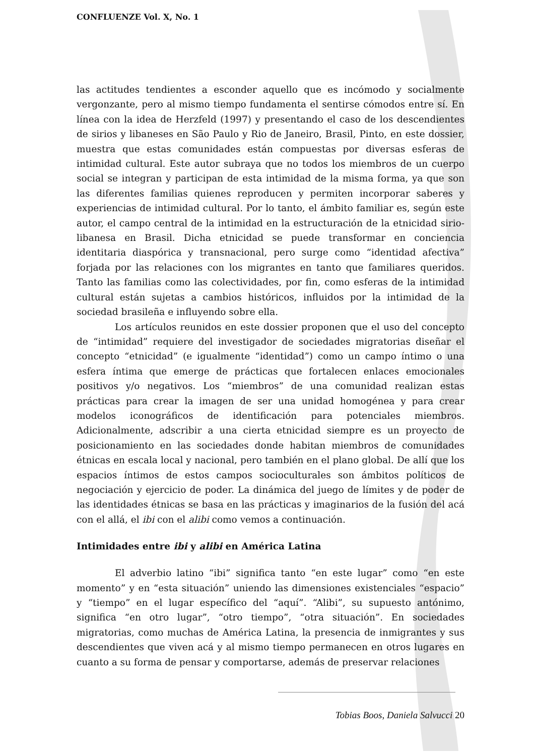CONFLUENZE Vol. X, No. 1
las actitudes tendientes a esconder aquello que es incómodo y socialmente vergonzante, pero al mismo tiempo fundamenta el sentirse cómodos entre sí. En línea con la idea de Herzfeld (1997) y presentando el caso de los descendientes de sirios y libaneses en São Paulo y Rio de Janeiro, Brasil, Pinto, en este dossier, muestra que estas comunidades están compuestas por diversas esferas de intimidad cultural. Este autor subraya que no todos los miembros de un cuerpo social se integran y participan de esta intimidad de la misma forma, ya que son las diferentes familias quienes reproducen y permiten incorporar saberes y experiencias de intimidad cultural. Por lo tanto, el ámbito familiar es, según este autor, el campo central de la intimidad en la estructuración de la etnicidad sirio-libanesa en Brasil. Dicha etnicidad se puede transformar en conciencia identitaria diaspórica y transnacional, pero surge como “identidad afectiva” forjada por las relaciones con los migrantes en tanto que familiares queridos. Tanto las familias como las colectividades, por fin, como esferas de la intimidad cultural están sujetas a cambios históricos, influidos por la intimidad de la sociedad brasileña e influyendo sobre ella.
Los artículos reunidos en este dossier proponen que el uso del concepto de “intimidad” requiere del investigador de sociedades migratorias diseñar el concepto “etnicidad” (e igualmente “identidad”) como un campo íntimo o una esfera íntima que emerge de prácticas que fortalecen enlaces emocionales positivos y/o negativos. Los “miembros” de una comunidad realizan estas prácticas para crear la imagen de ser una unidad homogénea y para crear modelos iconográficos de identificación para potenciales miembros. Adicionalmente, adscribir a una cierta etnicidad siempre es un proyecto de posicionamiento en las sociedades donde habitan miembros de comunidades étnicas en escala local y nacional, pero también en el plano global. De allí que los espacios íntimos de estos campos socioculturales son ámbitos políticos de negociación y ejercicio de poder. La dinámica del juego de límites y de poder de las identidades étnicas se basa en las prácticas y imaginarios de la fusión del acá con el allá, el ibi con el alibi como vemos a continuación.
Intimidades entre ibi y alibi en América Latina
El adverbio latino “ibi” significa tanto “en este lugar” como “en este momento” y en “esta situación” uniendo las dimensiones existenciales “espacio” y “tiempo” en el lugar específico del “aquí”. “Alibi”, su supuesto antónimo, significa “en otro lugar”, “otro tiempo”, “otra situación”. En sociedades migratorias, como muchas de América Latina, la presencia de inmigrantes y sus descendientes que viven acá y al mismo tiempo permanecen en otros lugares en cuanto a su forma de pensar y comportarse, además de preservar relaciones
Tobias Boos, Daniela Salvucci 20